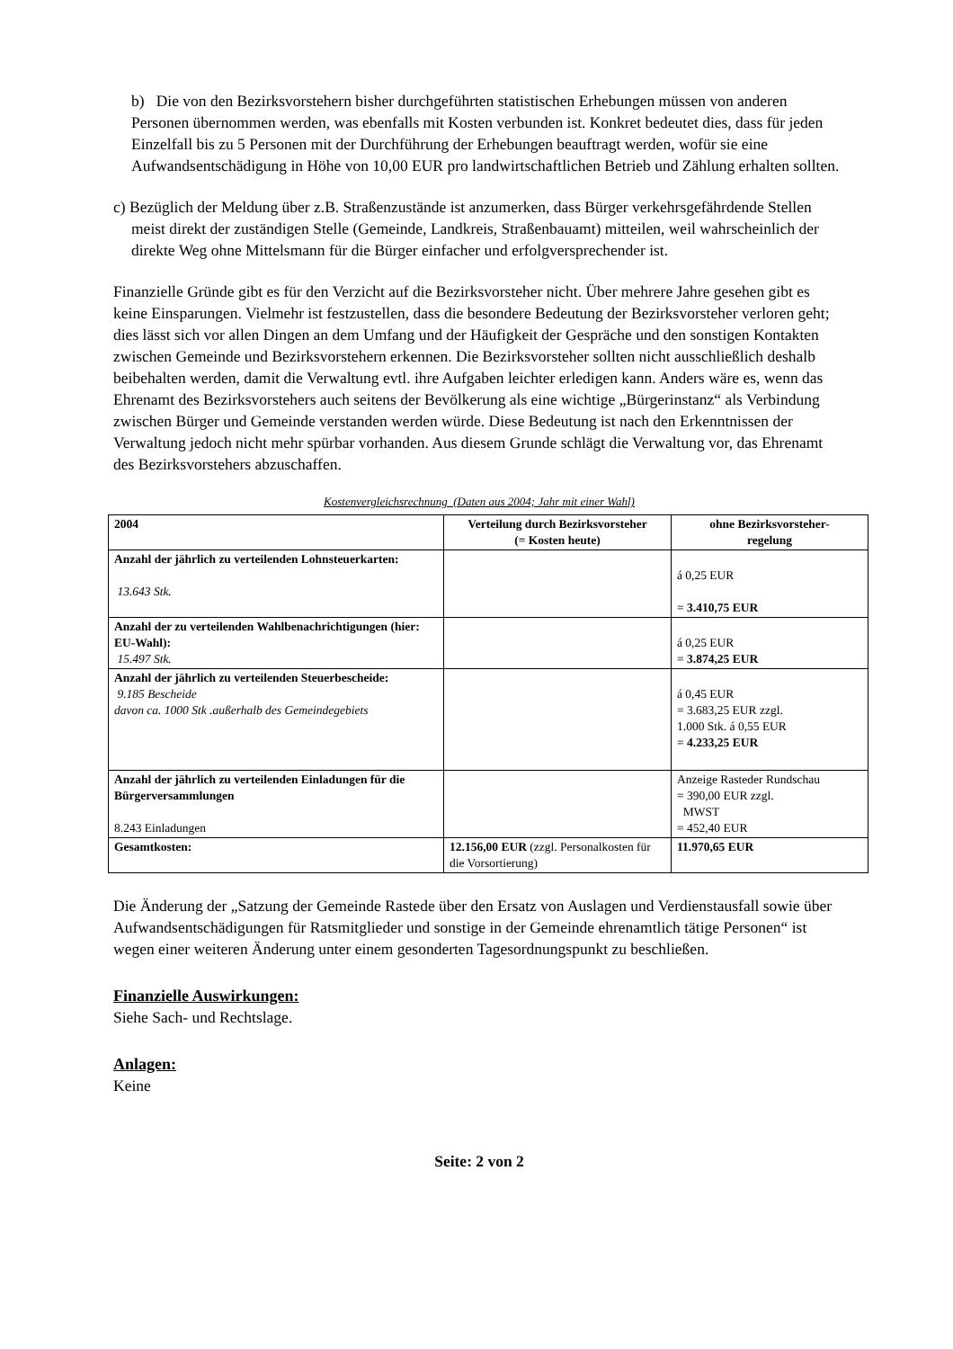b) Die von den Bezirksvorstehern bisher durchgeführten statistischen Erhebungen müssen von anderen Personen übernommen werden, was ebenfalls mit Kosten verbunden ist. Konkret bedeutet dies, dass für jeden Einzelfall bis zu 5 Personen mit der Durchführung der Erhebungen beauftragt werden, wofür sie eine Aufwandsentschädigung in Höhe von 10,00 EUR pro landwirtschaftlichen Betrieb und Zählung erhalten sollten.
c) Bezüglich der Meldung über z.B. Straßenzustände ist anzumerken, dass Bürger verkehrsgefährdende Stellen meist direkt der zuständigen Stelle (Gemeinde, Landkreis, Straßenbauamt) mitteilen, weil wahrscheinlich der direkte Weg ohne Mittelsmann für die Bürger einfacher und erfolgversprechender ist.
Finanzielle Gründe gibt es für den Verzicht auf die Bezirksvorsteher nicht. Über mehrere Jahre gesehen gibt es keine Einsparungen. Vielmehr ist festzustellen, dass die besondere Bedeutung der Bezirksvorsteher verloren geht; dies lässt sich vor allen Dingen an dem Umfang und der Häufigkeit der Gespräche und den sonstigen Kontakten zwischen Gemeinde und Bezirksvorstehern erkennen. Die Bezirksvorsteher sollten nicht ausschließlich deshalb beibehalten werden, damit die Verwaltung evtl. ihre Aufgaben leichter erledigen kann. Anders wäre es, wenn das Ehrenamt des Bezirksvorstehers auch seitens der Bevölkerung als eine wichtige „Bürgerinstanz“ als Verbindung zwischen Bürger und Gemeinde verstanden werden würde. Diese Bedeutung ist nach den Erkenntnissen der Verwaltung jedoch nicht mehr spürbar vorhanden. Aus diesem Grunde schlägt die Verwaltung vor, das Ehrenamt des Bezirksvorstehers abzuschaffen.
Kostenvergleichsrechnung (Daten aus 2004; Jahr mit einer Wahl)
| 2004 | Verteilung durch Bezirksvorsteher (= Kosten heute) | ohne Bezirksvorsteher- regelung |
| --- | --- | --- |
| Anzahl der jährlich zu verteilenden Lohnsteuerkarten: 13.643 Stk. | | á 0,25 EUR = 3.410,75 EUR |
| Anzahl der zu verteilenden Wahlbenachrichtigungen (hier: EU-Wahl): 15.497 Stk. | | á 0,25 EUR = 3.874,25 EUR |
| Anzahl der jährlich zu verteilenden Steuerbescheide: 9.185 Bescheide davon ca. 1000 Stk .außerhalb des Gemeindegebiets | | á 0,45 EUR = 3.683,25 EUR zzgl. 1.000 Stk. á 0,55 EUR = 4.233,25 EUR |
| Anzahl der jährlich zu verteilenden Einladungen für die Bürgerversammlungen 8.243 Einladungen | | Anzeige Rasteder Rundschau = 390,00 EUR zzgl. MWST = 452,40 EUR |
| Gesamtkosten: | 12.156,00 EUR (zzgl. Personalkosten für die Vorsortierung) | 11.970,65 EUR |
Die Änderung der „Satzung der Gemeinde Rastede über den Ersatz von Auslagen und Verdienstausfall sowie über Aufwandsentschädigungen für Ratsmitglieder und sonstige in der Gemeinde ehrenamtlich tätige Personen“ ist wegen einer weiteren Änderung unter einem gesonderten Tagesordnungspunkt zu beschließen.
Finanzielle Auswirkungen:
Siehe Sach- und Rechtslage.
Anlagen:
Keine
Seite: 2 von 2